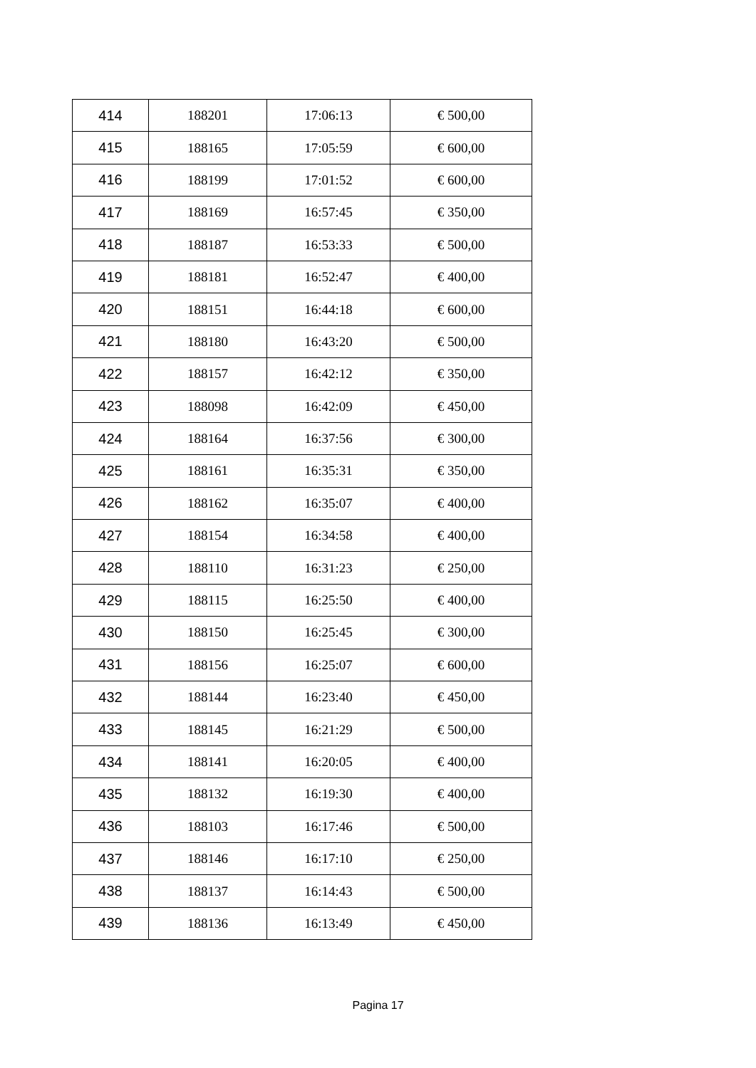| 414 | 188201 | 17:06:13 | € 500,00 |
| 415 | 188165 | 17:05:59 | € 600,00 |
| 416 | 188199 | 17:01:52 | € 600,00 |
| 417 | 188169 | 16:57:45 | € 350,00 |
| 418 | 188187 | 16:53:33 | € 500,00 |
| 419 | 188181 | 16:52:47 | € 400,00 |
| 420 | 188151 | 16:44:18 | € 600,00 |
| 421 | 188180 | 16:43:20 | € 500,00 |
| 422 | 188157 | 16:42:12 | € 350,00 |
| 423 | 188098 | 16:42:09 | € 450,00 |
| 424 | 188164 | 16:37:56 | € 300,00 |
| 425 | 188161 | 16:35:31 | € 350,00 |
| 426 | 188162 | 16:35:07 | € 400,00 |
| 427 | 188154 | 16:34:58 | € 400,00 |
| 428 | 188110 | 16:31:23 | € 250,00 |
| 429 | 188115 | 16:25:50 | € 400,00 |
| 430 | 188150 | 16:25:45 | € 300,00 |
| 431 | 188156 | 16:25:07 | € 600,00 |
| 432 | 188144 | 16:23:40 | € 450,00 |
| 433 | 188145 | 16:21:29 | € 500,00 |
| 434 | 188141 | 16:20:05 | € 400,00 |
| 435 | 188132 | 16:19:30 | € 400,00 |
| 436 | 188103 | 16:17:46 | € 500,00 |
| 437 | 188146 | 16:17:10 | € 250,00 |
| 438 | 188137 | 16:14:43 | € 500,00 |
| 439 | 188136 | 16:13:49 | € 450,00 |
Pagina 17